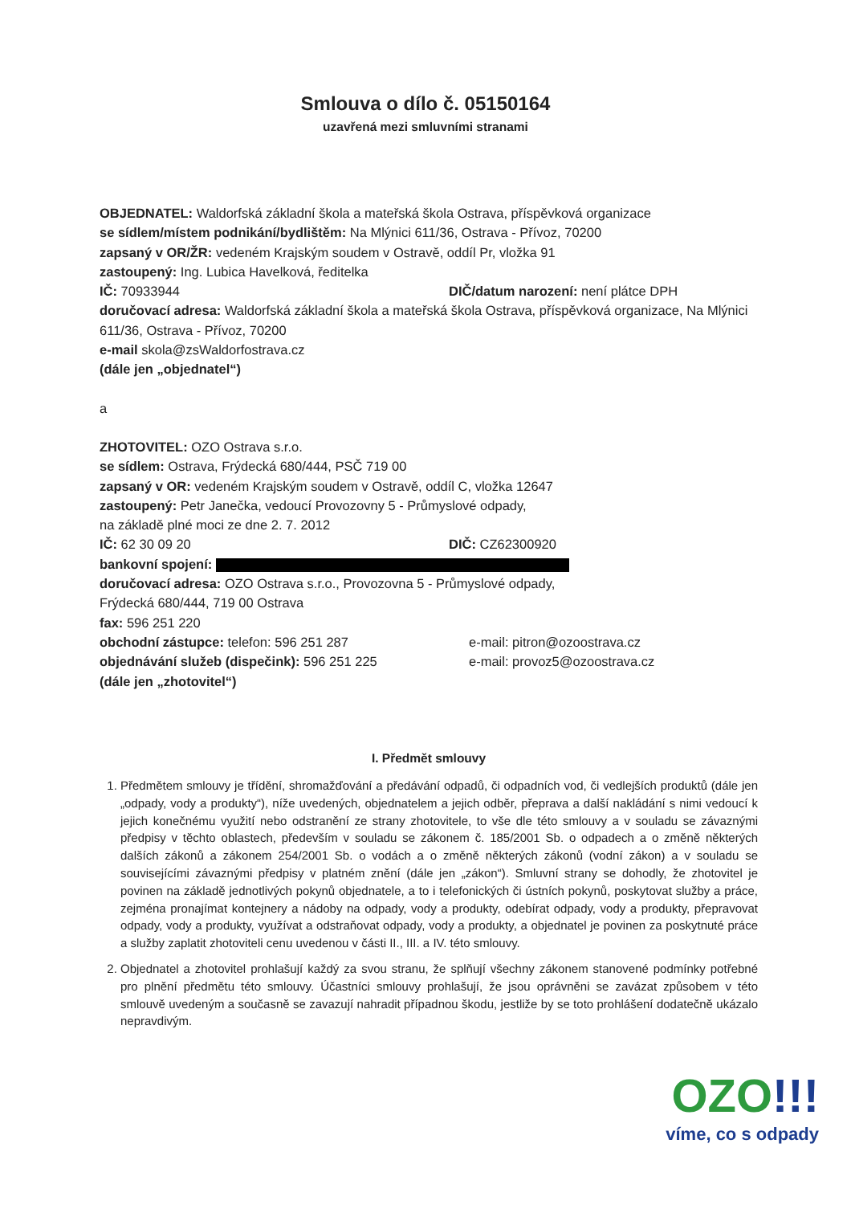Smlouva o dílo č. 05150164
uzavřená mezi smluvními stranami
OBJEDNATEL: Waldorfská základní škola a mateřská škola Ostrava, příspěvková organizace
se sídlem/místem podnikání/bydlištěm: Na Mlýnici 611/36, Ostrava - Přívoz, 70200
zapsaný v OR/ŽR: vedeném Krajským soudem v Ostravě, oddíl Pr, vložka 91
zastoupený: Ing. Lubica Havelková, ředitelka
IČ: 70933944 DIČ/datum narození: není plátce DPH
doručovací adresa: Waldorfská základní škola a mateřská škola Ostrava, příspěvková organizace, Na Mlýnici 611/36, Ostrava - Přívoz, 70200
e-mail skola@zsWaldorfostrava.cz
(dále jen „objednatel“)
a
ZHOTOVITEL: OZO Ostrava s.r.o.
se sídlem: Ostrava, Frýdecká 680/444, PSČ 719 00
zapsaný v OR: vedeném Krajským soudem v Ostravě, oddíl C, vložka 12647
zastoupený: Petr Janečka, vedoucí Provozovny 5 - Průmyslové odpady,
na základě plné moci ze dne 2. 7. 2012
IČ: 62 30 09 20 DIČ: CZ62300920
bankovní spojení:
doručovací adresa: OZO Ostrava s.r.o., Provozovna 5 - Průmyslové odpady,
Frýdecká 680/444, 719 00 Ostrava
fax: 596 251 220
obchodní zástupce: telefon: 596 251 287 e-mail: pitron@ozoostrava.cz
objednávání služeb (dispečink): 596 251 225 e-mail: provoz5@ozoostrava.cz
(dále jen „zhotovitel“)
I. Předmět smlouvy
1. Předmětem smlouvy je třídění, shromažďování a předávání odpadů, či odpadních vod, či vedlejších produktů (dále jen „odpady, vody a produkty“), níže uvedených, objednatelem a jejich odběr, přeprava a další nakládání s nimi vedoucí k jejich konečnému využití nebo odstranění ze strany zhotovitele, to vše dle této smlouvy a v souladu se závaznými předpisy v těchto oblastech, především v souladu se zákonem č. 185/2001 Sb. o odpadech a o změně některých dalších zákonů a zákonem 254/2001 Sb. o vodách a o změně některých zákonů (vodní zákon) a v souladu se souvisejícími závaznými předpisy v platném znění (dále jen „zákon“). Smluvní strany se dohodly, že zhotovitel je povinen na základě jednotlivých pokynů objednatele, a to i telefonických či ústních pokynů, poskytovat služby a práce, zejména pronajímat kontejnery a nádoby na odpady, vody a produkty, odebírat odpady, vody a produkty, přepravovat odpady, vody a produkty, využívat a odstraňovat odpady, vody a produkty, a objednatel je povinen za poskytnuté práce a služby zaplatit zhotoviteli cenu uvedenou v části II., III. a IV. této smlouvy.
2. Objednatel a zhotovitel prohlašují každý za svou stranu, že splňují všechny zákonem stanovené podmínky potřebné pro plnění předmětu této smlouvy. Účastníci smlouvy prohlašují, že jsou oprávněni se zavázat způsobem v této smlouvě uvedeným a současně se zavazují nahradit případnou škodu, jestliže by se toto prohlášení dodatečně ukázalo nepravdivým.
OZO!!!
víme, co s odpady